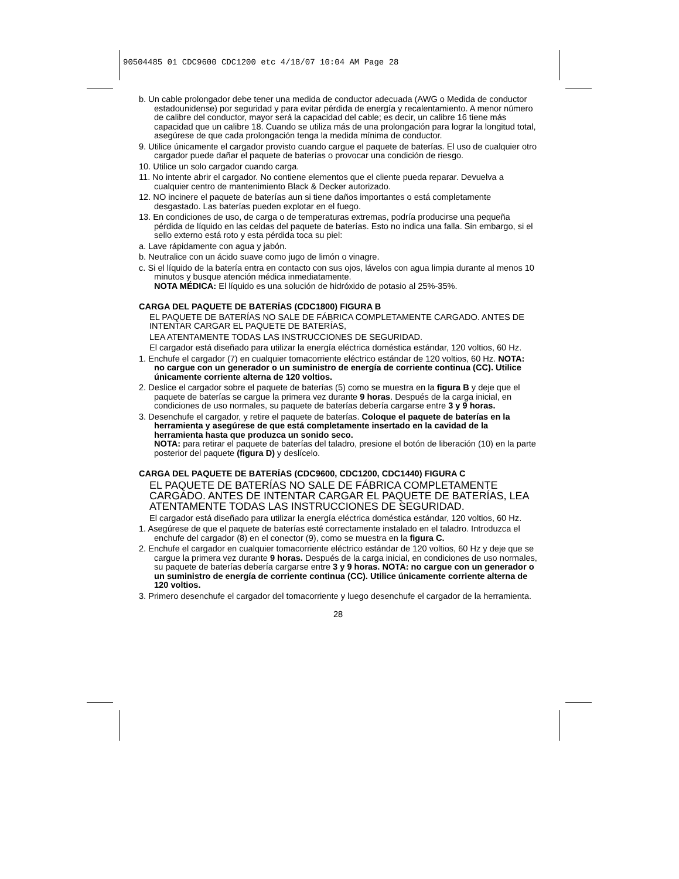90504485 01 CDC9600 CDC1200 etc 4/18/07 10:04 AM Page 28
b. Un cable prolongador debe tener una medida de conductor adecuada (AWG o Medida de conductor estadounidense) por seguridad y para evitar pérdida de energía y recalentamiento. A menor número de calibre del conductor, mayor será la capacidad del cable; es decir, un calibre 16 tiene más capacidad que un calibre 18. Cuando se utiliza más de una prolongación para lograr la longitud total, asegúrese de que cada prolongación tenga la medida mínima de conductor.
9. Utilice únicamente el cargador provisto cuando cargue el paquete de baterías. El uso de cualquier otro cargador puede dañar el paquete de baterías o provocar una condición de riesgo.
10. Utilice un solo cargador cuando carga.
11. No intente abrir el cargador. No contiene elementos que el cliente pueda reparar. Devuelva a cualquier centro de mantenimiento Black & Decker autorizado.
12. NO incinere el paquete de baterías aun si tiene daños importantes o está completamente desgastado. Las baterías pueden explotar en el fuego.
13. En condiciones de uso, de carga o de temperaturas extremas, podría producirse una pequeña pérdida de líquido en las celdas del paquete de baterías. Esto no indica una falla. Sin embargo, si el sello externo está roto y esta pérdida toca su piel:
a. Lave rápidamente con agua y jabón.
b. Neutralice con un ácido suave como jugo de limón o vinagre.
c. Si el líquido de la batería entra en contacto con sus ojos, lávelos con agua limpia durante al menos 10 minutos y busque atención médica inmediatamente.
NOTA MÉDICA: El líquido es una solución de hidróxido de potasio al 25%-35%.
CARGA DEL PAQUETE DE BATERÍAS (CDC1800) FIGURA B
EL PAQUETE DE BATERÍAS NO SALE DE FÁBRICA COMPLETAMENTE CARGADO. ANTES DE INTENTAR CARGAR EL PAQUETE DE BATERÍAS,
LEA ATENTAMENTE TODAS LAS INSTRUCCIONES DE SEGURIDAD.
El cargador está diseñado para utilizar la energía eléctrica doméstica estándar, 120 voltios, 60 Hz.
1. Enchufe el cargador (7) en cualquier tomacorriente eléctrico estándar de 120 voltios, 60 Hz. NOTA: no cargue con un generador o un suministro de energía de corriente continua (CC). Utilice únicamente corriente alterna de 120 voltios.
2. Deslice el cargador sobre el paquete de baterías (5) como se muestra en la figura B y deje que el paquete de baterías se cargue la primera vez durante 9 horas. Después de la carga inicial, en condiciones de uso normales, su paquete de baterías debería cargarse entre 3 y 9 horas.
3. Desenchufe el cargador, y retire el paquete de baterías. Coloque el paquete de baterías en la herramienta y asegúrese de que está completamente insertado en la cavidad de la herramienta hasta que produzca un sonido seco.
NOTA: para retirar el paquete de baterías del taladro, presione el botón de liberación (10) en la parte posterior del paquete (figura D) y deslícelo.
CARGA DEL PAQUETE DE BATERÍAS (CDC9600, CDC1200, CDC1440) FIGURA C
EL PAQUETE DE BATERÍAS NO SALE DE FÁBRICA COMPLETAMENTE CARGADO. ANTES DE INTENTAR CARGAR EL PAQUETE DE BATERÍAS, LEA ATENTAMENTE TODAS LAS INSTRUCCIONES DE SEGURIDAD.
El cargador está diseñado para utilizar la energía eléctrica doméstica estándar, 120 voltios, 60 Hz.
1. Asegúrese de que el paquete de baterías esté correctamente instalado en el taladro. Introduzca el enchufe del cargador (8) en el conector (9), como se muestra en la figura C.
2. Enchufe el cargador en cualquier tomacorriente eléctrico estándar de 120 voltios, 60 Hz y deje que se cargue la primera vez durante 9 horas. Después de la carga inicial, en condiciones de uso normales, su paquete de baterías debería cargarse entre 3 y 9 horas. NOTA: no cargue con un generador o un suministro de energía de corriente continua (CC). Utilice únicamente corriente alterna de 120 voltios.
3. Primero desenchufe el cargador del tomacorriente y luego desenchufe el cargador de la herramienta.
28